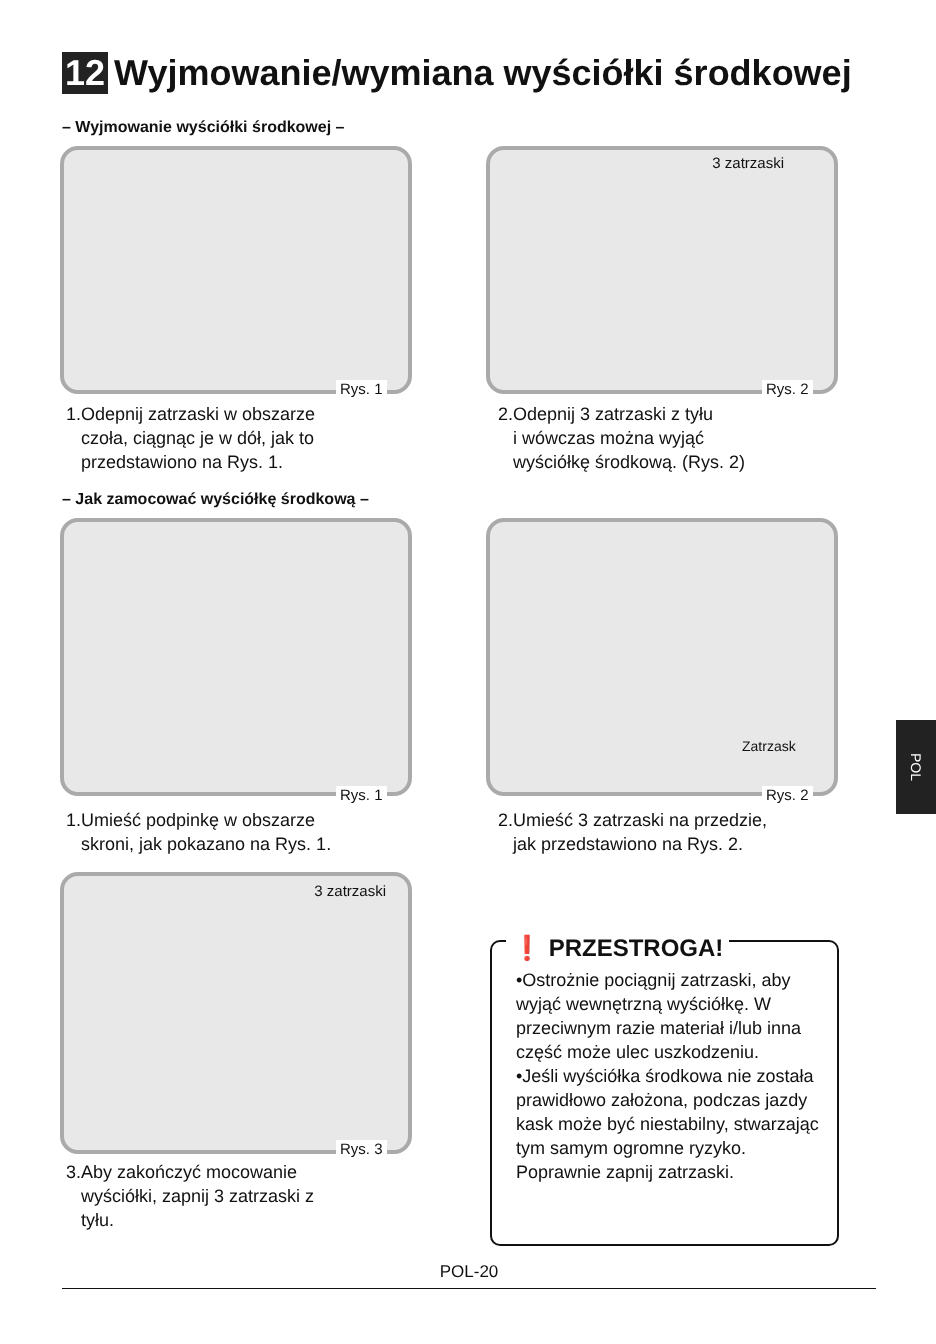12 Wyjmowanie/wymiana wyściółki środkowej
– Wyjmowanie wyściółki środkowej –
Rys. 1
3 zatrzaski
Rys. 2
1.Odepnij zatrzaski w obszarze
czoła, ciągnąc je w dół, jak to
przedstawiono na Rys. 1.
2.Odepnij 3 zatrzaski z tyłu
i wówczas można wyjąć
wyściółkę środkową. (Rys. 2)
– Jak zamocować wyściółkę środkową –
Rys. 1
Zatrzask
Rys. 2
1.Umieść podpinkę w obszarze
skroni, jak pokazano na Rys. 1.
2.Umieść 3 zatrzaski na przedzie,
jak przedstawiono na Rys. 2.
3 zatrzaski
Rys. 3
3.Aby zakończyć mocowanie
wyściółki, zapnij 3 zatrzaski z
tyłu.
❗ PRZESTROGA!
•Ostrożnie pociągnij zatrzaski, aby wyjąć wewnętrzną wyściółkę. W przeciwnym razie materiał i/lub inna część może ulec uszkodzeniu.
•Jeśli wyściółka środkowa nie została prawidłowo założona, podczas jazdy kask może być niestabilny, stwarzając tym samym ogromne ryzyko. Poprawnie zapnij zatrzaski.
POL
POL-20